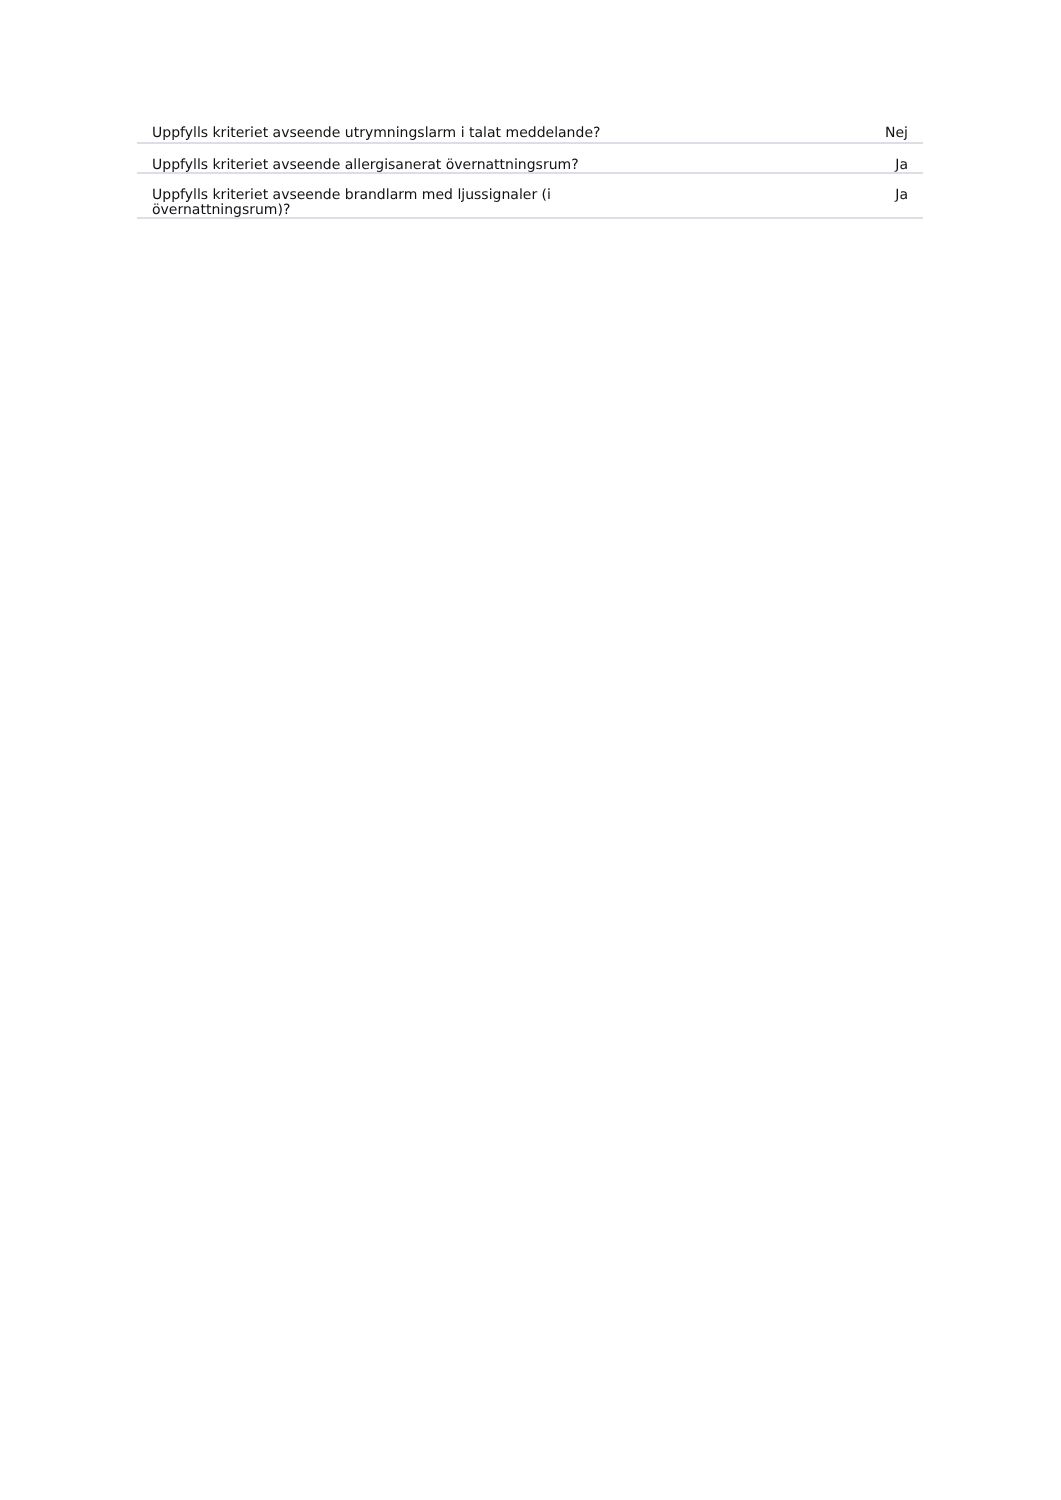| Uppfylls kriteriet avseende utrymningslarm i talat meddelande? | Nej |
| Uppfylls kriteriet avseende allergisanerat övernattningsrum? | Ja |
| Uppfylls kriteriet avseende brandlarm med ljussignaler (i övernattningsrum)? | Ja |